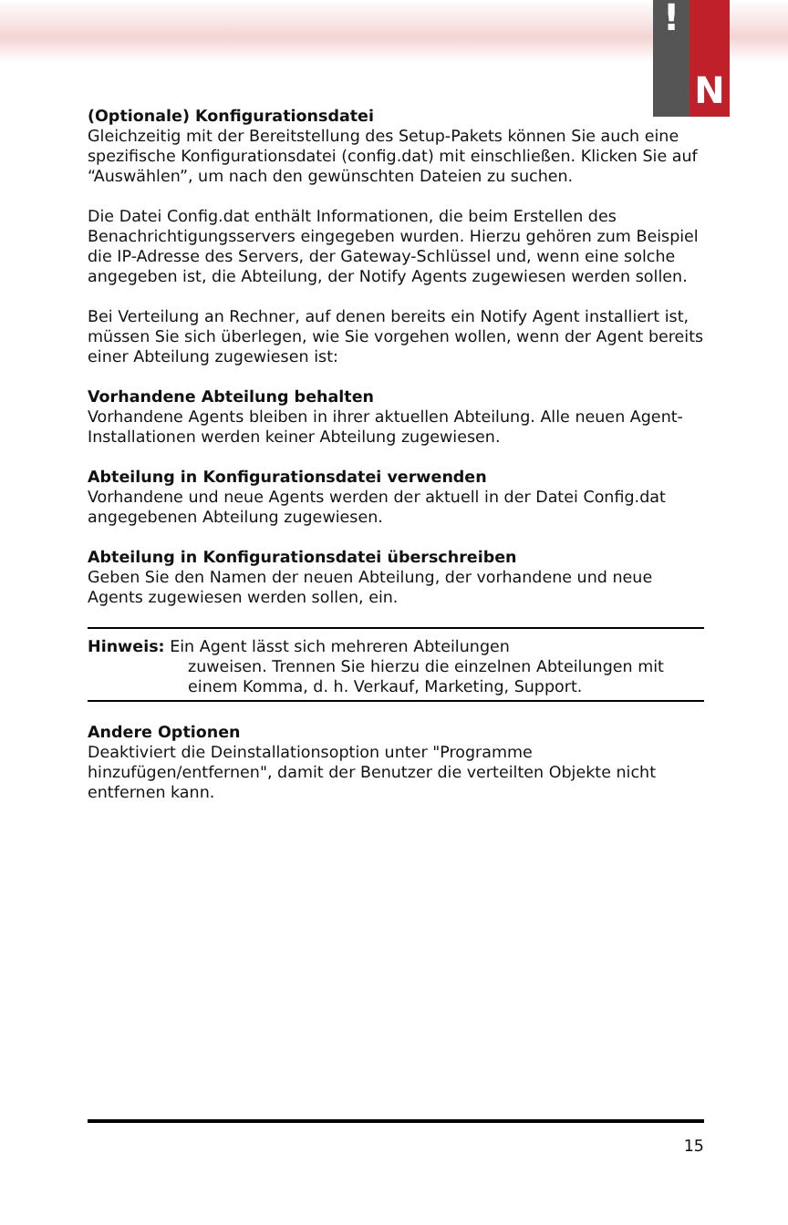!
N
(Optionale) Konfigurationsdatei
Gleichzeitig mit der Bereitstellung des Setup-Pakets können Sie auch eine spezifische Konfigurationsdatei (config.dat) mit einschließen. Klicken Sie auf “Auswählen”, um nach den gewünschten Dateien zu suchen.
Die Datei Config.dat enthält Informationen, die beim Erstellen des Benachrichtigungsservers eingegeben wurden. Hierzu gehören zum Beispiel die IP-Adresse des Servers, der Gateway-Schlüssel und, wenn eine solche angegeben ist, die Abteilung, der Notify Agents zugewiesen werden sollen.
Bei Verteilung an Rechner, auf denen bereits ein Notify Agent installiert ist, müssen Sie sich überlegen, wie Sie vorgehen wollen, wenn der Agent bereits einer Abteilung zugewiesen ist:
Vorhandene Abteilung behalten
Vorhandene Agents bleiben in ihrer aktuellen Abteilung. Alle neuen Agent-Installationen werden keiner Abteilung zugewiesen.
Abteilung in Konfigurationsdatei verwenden
Vorhandene und neue Agents werden der aktuell in der Datei Config.dat angegebenen Abteilung zugewiesen.
Abteilung in Konfigurationsdatei überschreiben
Geben Sie den Namen der neuen Abteilung, der vorhandene und neue Agents zugewiesen werden sollen, ein.
Hinweis: Ein Agent lässt sich mehreren Abteilungen
zuweisen. Trennen Sie hierzu die einzelnen Abteilungen mit einem Komma, d. h. Verkauf, Marketing, Support.
Andere Optionen
Deaktiviert die Deinstallationsoption unter "Programme hinzufügen/entfernen", damit der Benutzer die verteilten Objekte nicht entfernen kann.
15